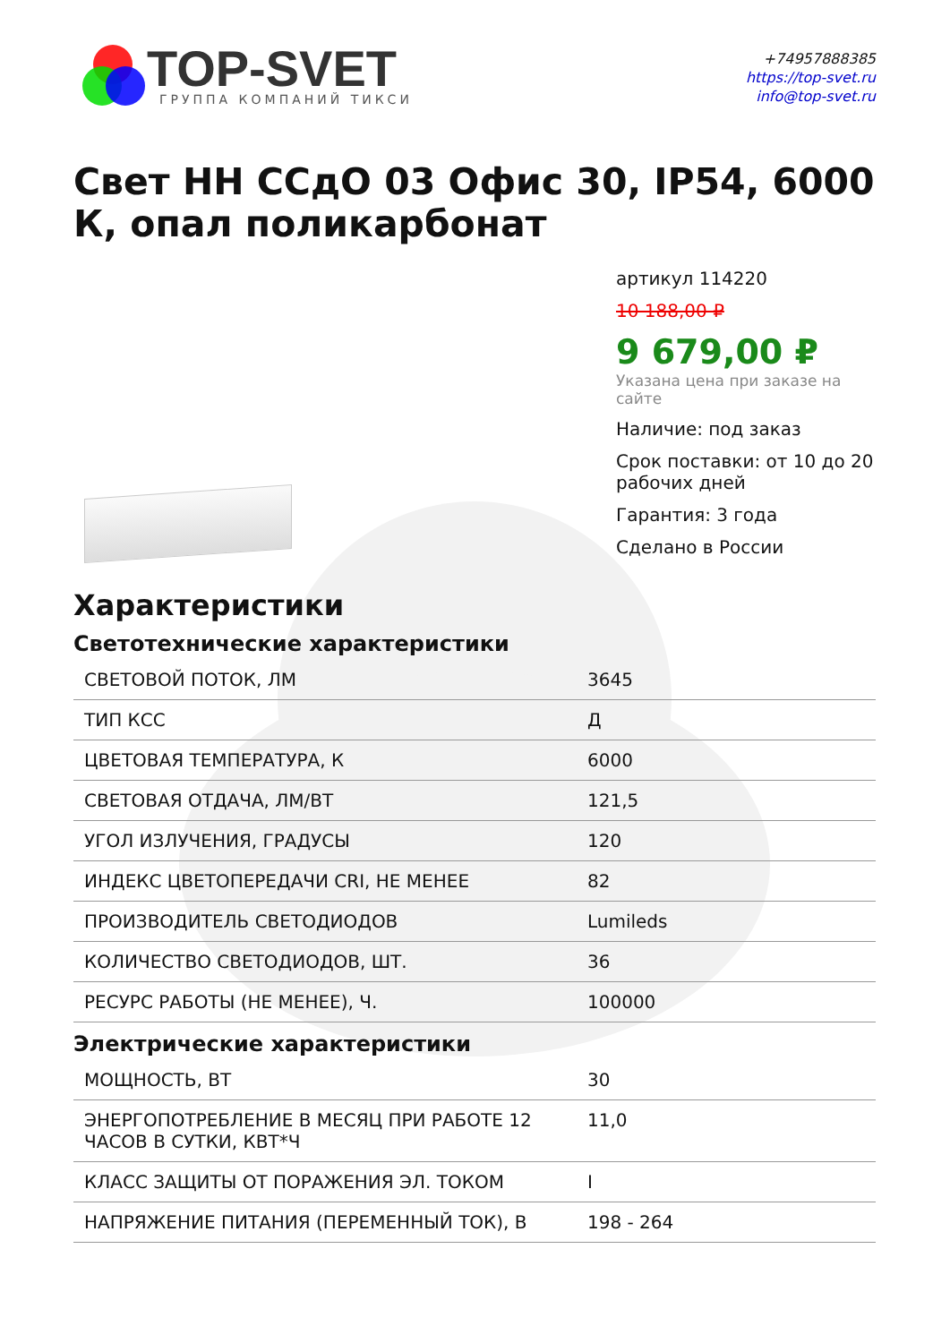TOP-SVET
ГРУППА КОМПАНИЙ ТИКСИ
+74957888385
https://top-svet.ru
info@top-svet.ru
Свет НН ССдО 03 Офис 30, IP54, 6000 К, опал поликарбонат
артикул 114220
10 188,00 ₽
9 679,00 ₽
Указана цена при заказе на сайте
Наличие: под заказ
Срок поставки: от 10 до 20 рабочих дней
Гарантия: 3 года
Сделано в России
Характеристики
Светотехнические характеристики
| СВЕТОВОЙ ПОТОК, ЛМ | 3645 |
| ТИП КСС | Д |
| ЦВЕТОВАЯ ТЕМПЕРАТУРА, К | 6000 |
| СВЕТОВАЯ ОТДАЧА, ЛМ/ВТ | 121,5 |
| УГОЛ ИЗЛУЧЕНИЯ, ГРАДУСЫ | 120 |
| ИНДЕКС ЦВЕТОПЕРЕДАЧИ CRI, НЕ МЕНЕЕ | 82 |
| ПРОИЗВОДИТЕЛЬ СВЕТОДИОДОВ | Lumileds |
| КОЛИЧЕСТВО СВЕТОДИОДОВ, ШТ. | 36 |
| РЕСУРС РАБОТЫ (НЕ МЕНЕЕ), Ч. | 100000 |
Электрические характеристики
| МОЩНОСТЬ, ВТ | 30 |
| ЭНЕРГОПОТРЕБЛЕНИЕ В МЕСЯЦ ПРИ РАБОТЕ 12 ЧАСОВ В СУТКИ, КВТ*Ч | 11,0 |
| КЛАСС ЗАЩИТЫ ОТ ПОРАЖЕНИЯ ЭЛ. ТОКОМ | I |
| НАПРЯЖЕНИЕ ПИТАНИЯ (ПЕРЕМЕННЫЙ ТОК), В | 198 - 264 |